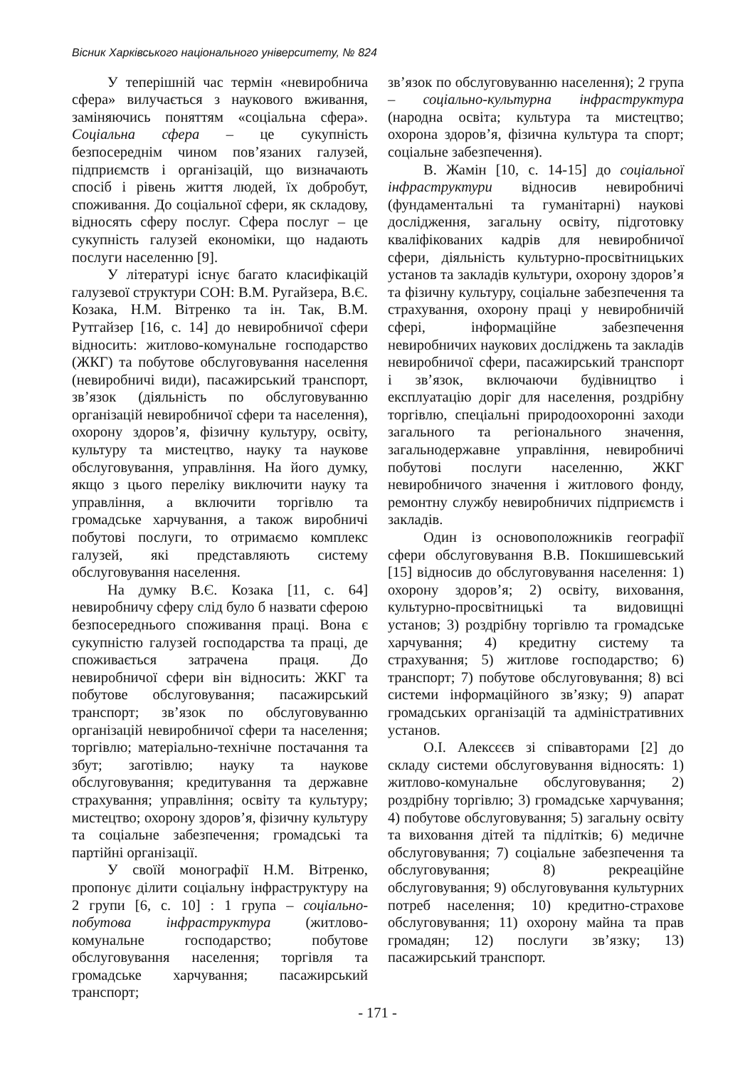Вісник Харківського національного університету, № 824
У теперішній час термін «невиробнича сфера» вилучається з наукового вживання, заміняючись поняттям «соціальна сфера». Соціальна сфера – це сукупність безпосереднім чином пов’язаних галузей, підприємств і організацій, що визначають спосіб і рівень життя людей, їх добробут, споживання. До соціальної сфери, як складову, відносять сферу послуг. Сфера послуг – це сукупність галузей економіки, що надають послуги населенню [9].
У літературі існує багато класифікацій галузевої структури СОН: В.М. Ругайзера, В.Є. Козака, Н.М. Вітренко та ін. Так, В.М. Рутгайзер [16, с. 14] до невиробничої сфери відносить: житлово-комунальне господарство (ЖКГ) та побутове обслуговування населення (невиробничі види), пасажирський транспорт, зв’язок (діяльність по обслуговуванню організацій невиробничої сфери та населення), охорону здоров’я, фізичну культуру, освіту, культуру та мистецтво, науку та наукове обслуговування, управління. На його думку, якщо з цього переліку виключити науку та управління, а включити торгівлю та громадське харчування, а також виробничі побутові послуги, то отримаємо комплекс галузей, які представляють систему обслуговування населення.
На думку В.Є. Козака [11, с. 64] невиробничу сферу слід було б назвати сферою безпосереднього споживання праці. Вона є сукупністю галузей господарства та праці, де споживається затрачена праця. До невиробничої сфери він відносить: ЖКГ та побутове обслуговування; пасажирський транспорт; зв’язок по обслуговуванню організацій невиробничої сфери та населення; торгівлю; матеріально-технічне постачання та збут; заготівлю; науку та наукове обслуговування; кредитування та державне страхування; управління; освіту та культуру; мистецтво; охорону здоров’я, фізичну культуру та соціальне забезпечення; громадські та партійні організації.
У своїй монографії Н.М. Вітренко, пропонує ділити соціальну інфраструктуру на 2 групи [6, с. 10] : 1 група – соціально-побутова інфраструктура (житлово-комунальне господарство; побутове обслуговування населення; торгівля та громадське харчування; пасажирський транспорт;
зв’язок по обслуговуванню населення); 2 група – соціально-культурна інфраструктура (народна освіта; культура та мистецтво; охорона здоров’я, фізична культура та спорт; соціальне забезпечення).
В. Жамін [10, с. 14-15] до соціальної інфраструктури відносив невиробничі (фундаментальні та гуманітарні) наукові дослідження, загальну освіту, підготовку кваліфікованих кадрів для невиробничої сфери, діяльність культурно-просвітницьких установ та закладів культури, охорону здоров’я та фізичну культуру, соціальне забезпечення та страхування, охорону праці у невиробничій сфері, інформаційне забезпечення невиробничих наукових досліджень та закладів невиробничої сфери, пасажирський транспорт і зв’язок, включаючи будівництво і експлуатацію доріг для населення, роздрібну торгівлю, спеціальні природоохоронні заходи загального та регіонального значення, загальнодержавне управління, невиробничі побутові послуги населенню, ЖКГ невиробничого значення і житлового фонду, ремонтну службу невиробничих підприємств і закладів.
Один із основоположників географії сфери обслуговування В.В. Покшишевський [15] відносив до обслуговування населення: 1) охорону здоров’я; 2) освіту, виховання, культурно-просвітницькі та видовищні установ; 3) роздрібну торгівлю та громадське харчування; 4) кредитну систему та страхування; 5) житлове господарство; 6) транспорт; 7) побутове обслуговування; 8) всі системи інформаційного зв’язку; 9) апарат громадських організацій та адміністративних установ.
О.І. Алексєєв зі співавторами [2] до складу системи обслуговування відносять: 1) житлово-комунальне обслуговування; 2) роздрібну торгівлю; 3) громадське харчування; 4) побутове обслуговування; 5) загальну освіту та виховання дітей та підлітків; 6) медичне обслуговування; 7) соціальне забезпечення та обслуговування; 8) рекреаційне обслуговування; 9) обслуговування культурних потреб населення; 10) кредитно-страхове обслуговування; 11) охорону майна та прав громадян; 12) послуги зв’язку; 13) пасажирський транспорт.
- 171 -